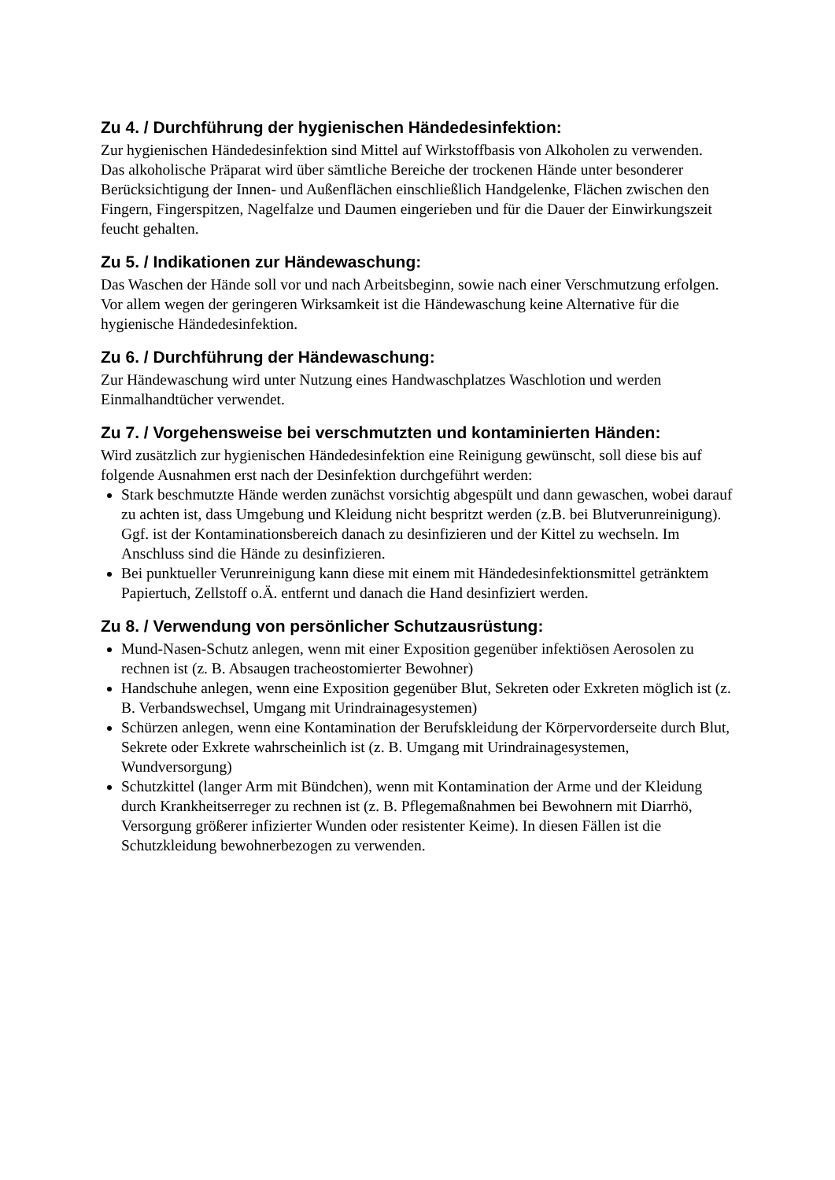Zu 4. / Durchführung der hygienischen Händedesinfektion:
Zur hygienischen Händedesinfektion sind Mittel auf Wirkstoffbasis von Alkoholen zu verwenden.
Das alkoholische Präparat wird über sämtliche Bereiche der trockenen Hände unter besonderer Berücksichtigung der Innen- und Außenflächen einschließlich Handgelenke, Flächen zwischen den Fingern, Fingerspitzen, Nagelfalze und Daumen eingerieben und für die Dauer der Einwirkungszeit feucht gehalten.
Zu 5. / Indikationen zur Händewaschung:
Das Waschen der Hände soll vor und nach Arbeitsbeginn, sowie nach einer Verschmutzung erfolgen.
Vor allem wegen der geringeren Wirksamkeit ist die Händewaschung keine Alternative für die hygienische Händedesinfektion.
Zu 6. / Durchführung der Händewaschung:
Zur Händewaschung wird unter Nutzung eines Handwaschplatzes Waschlotion und werden Einmalhandtücher verwendet.
Zu 7. / Vorgehensweise bei verschmutzten und kontaminierten Händen:
Wird zusätzlich zur hygienischen Händedesinfektion eine Reinigung gewünscht, soll diese bis auf folgende Ausnahmen erst nach der Desinfektion durchgeführt werden:
Stark beschmutzte Hände werden zunächst vorsichtig abgespült und dann gewaschen, wobei darauf zu achten ist, dass Umgebung und Kleidung nicht bespritzt werden (z.B. bei Blutverunreinigung). Ggf. ist der Kontaminationsbereich danach zu desinfizieren und der Kittel zu wechseln. Im Anschluss sind die Hände zu desinfizieren.
Bei punktueller Verunreinigung kann diese mit einem mit Händedesinfektionsmittel getränktem Papiertuch, Zellstoff o.Ä. entfernt und danach die Hand desinfiziert werden.
Zu 8. / Verwendung von persönlicher Schutzausrüstung:
Mund-Nasen-Schutz anlegen, wenn mit einer Exposition gegenüber infektiösen Aerosolen zu rechnen ist (z. B. Absaugen tracheostomierter Bewohner)
Handschuhe anlegen, wenn eine Exposition gegenüber Blut, Sekreten oder Exkreten möglich ist (z. B. Verbandswechsel, Umgang mit Urindrainagesystemen)
Schürzen anlegen, wenn eine Kontamination der Berufskleidung der Körpervorderseite durch Blut, Sekrete oder Exkrete wahrscheinlich ist (z. B. Umgang mit Urindrainagesystemen, Wundversorgung)
Schutzkittel (langer Arm mit Bündchen), wenn mit Kontamination der Arme und der Kleidung durch Krankheitserreger zu rechnen ist (z. B. Pflegemaßnahmen bei Bewohnern mit Diarrhö, Versorgung größerer infizierter Wunden oder resistenter Keime). In diesen Fällen ist die Schutzkleidung bewohnerbezogen zu verwenden.